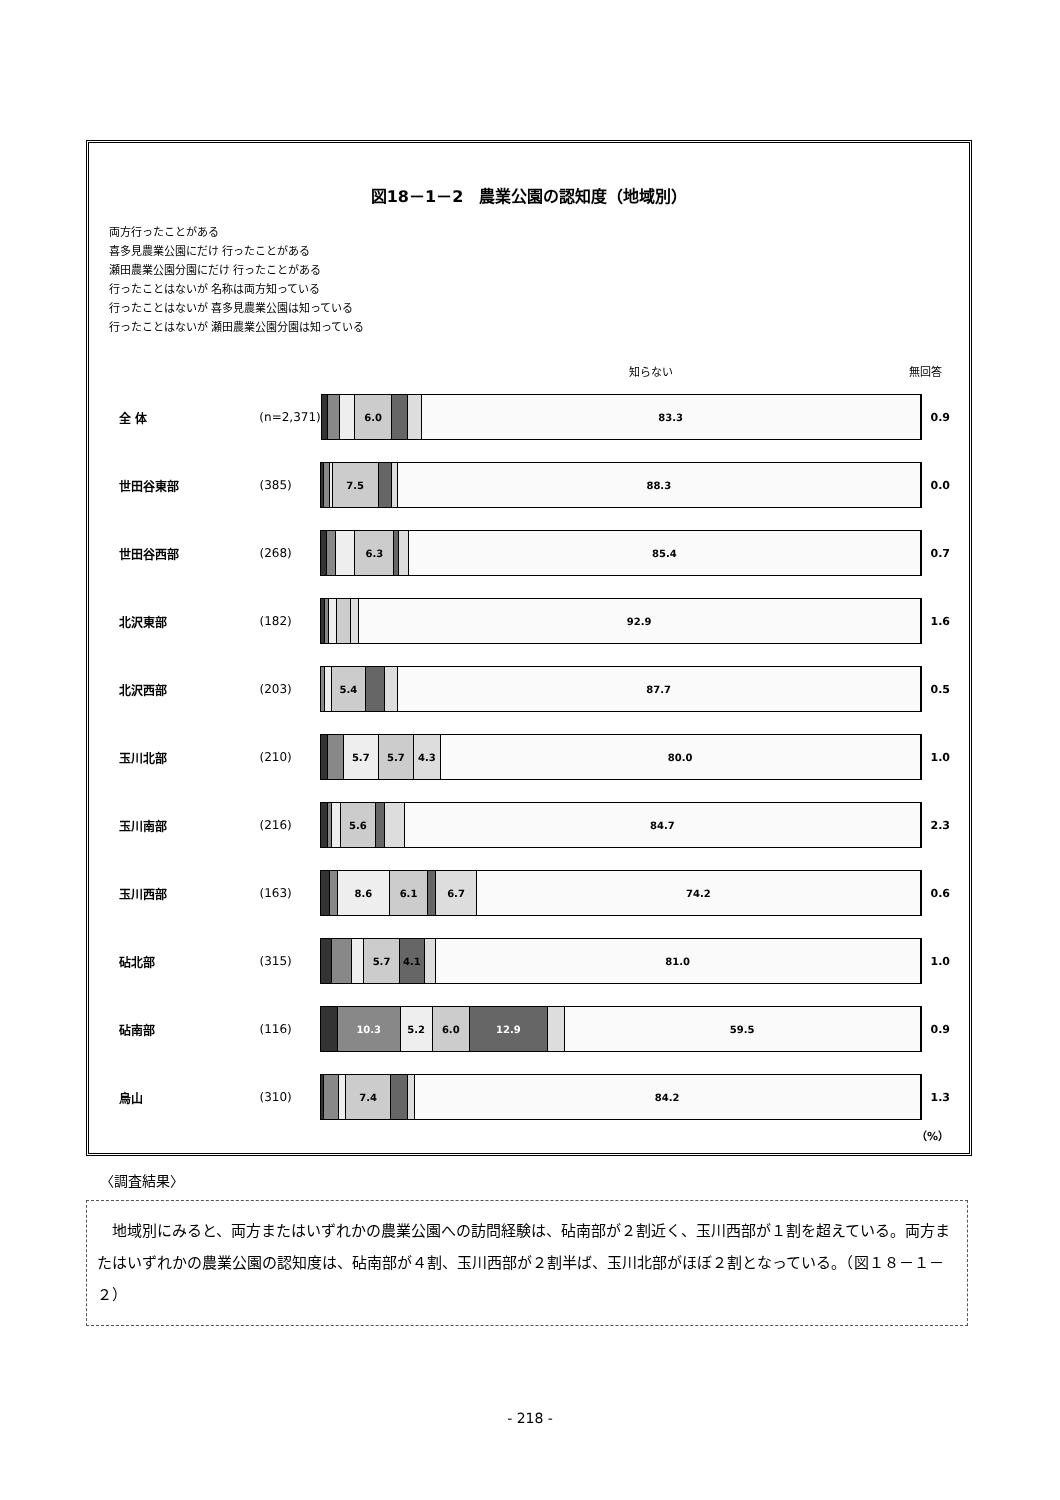図18－1－2　農業公園の認知度（地域別）
両方行ったことがある
喜多見農業公園にだけ 行ったことがある
瀬田農業公園分園にだけ 行ったことがある
行ったことはないが 名称は両方知っている
行ったことはないが 喜多見農業公園は知っている
行ったことはないが 瀬田農業公園分園は知っている
知らない 無回答
全 体 (n=2,371)
6.0 83.3
0.9
世田谷東部 (385)
7.5 88.3
0.0
世田谷西部 (268)
6.3 85.4
0.7
北沢東部 (182)
92.9
1.6
北沢西部 (203)
5.4 87.7
0.5
玉川北部 (210)
5.7 5.7 4.3 80.0
1.0
玉川南部 (216)
5.6 84.7
2.3
玉川西部 (163)
8.6 6.1 6.7 74.2
0.6
砧北部 (315)
5.7 4.1 81.0
1.0
砧南部 (116)
10.3 5.2 6.0 12.9 59.5
0.9
烏山 (310)
7.4 84.2
1.3
（%）
〈調査結果〉
　地域別にみると、両方またはいずれかの農業公園への訪問経験は、砧南部が２割近く、玉川西部が１割を超えている。両方またはいずれかの農業公園の認知度は、砧南部が４割、玉川西部が２割半ば、玉川北部がほぼ２割となっている。（図１８－１－２）
- 218 -